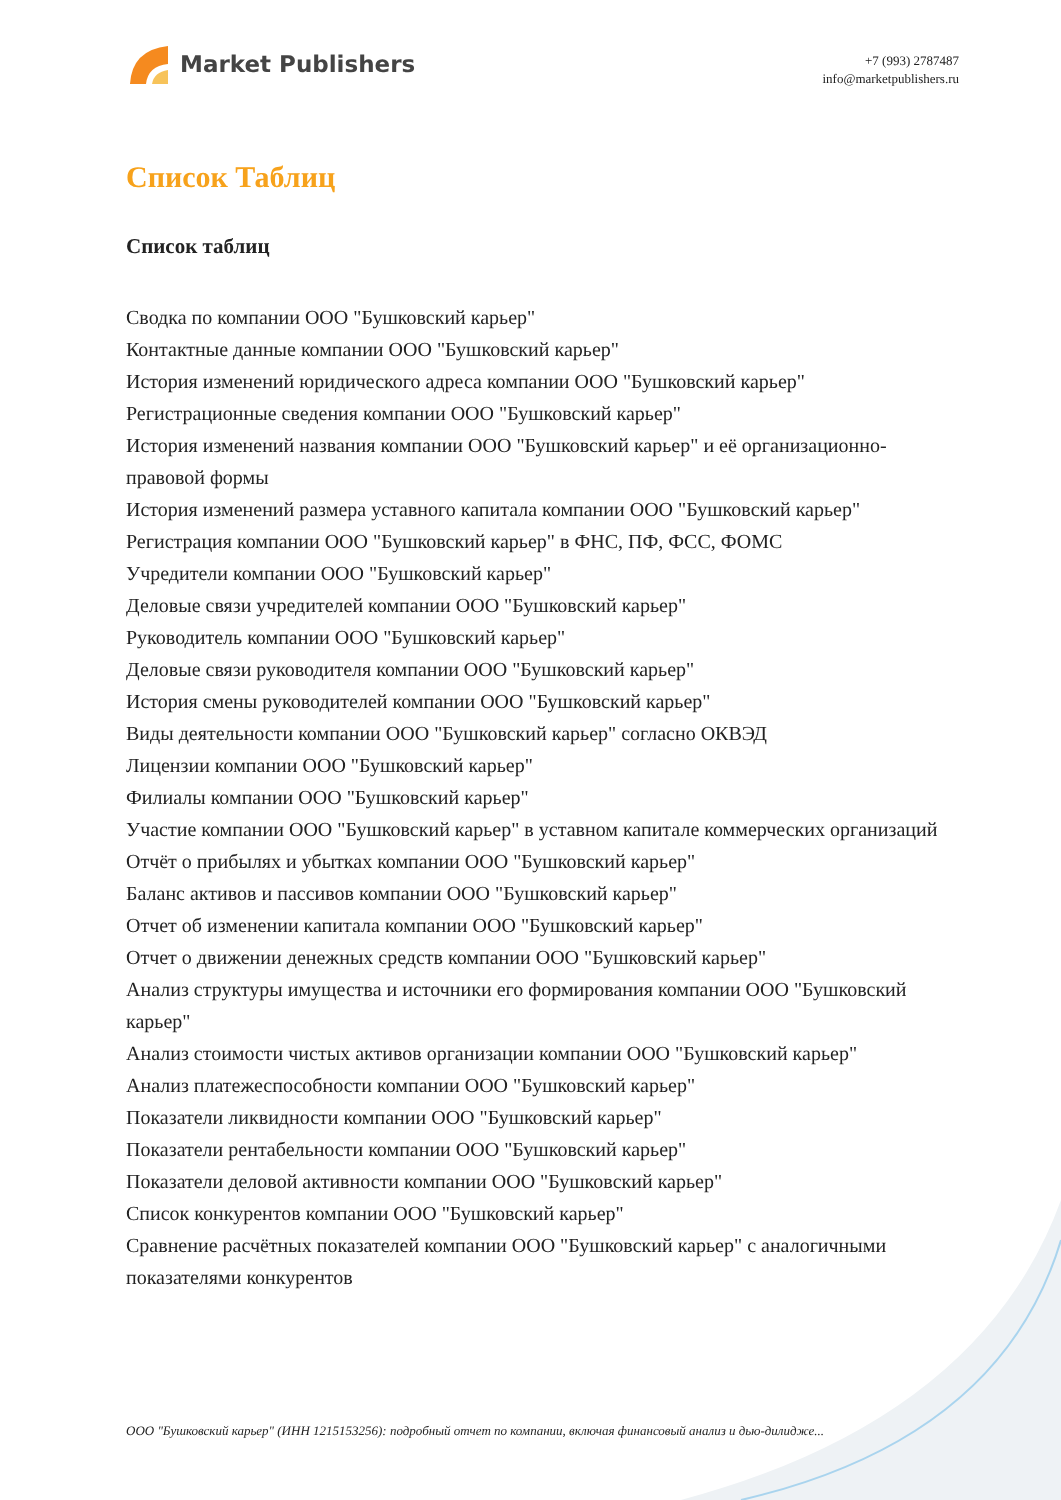Market Publishers
+7 (993) 2787487
info@marketpublishers.ru
Список Таблиц
Список таблиц
Сводка по компании ООО "Бушковский карьер"
Контактные данные компании ООО "Бушковский карьер"
История изменений юридического адреса компании ООО "Бушковский карьер"
Регистрационные сведения компании ООО "Бушковский карьер"
История изменений названия компании ООО "Бушковский карьер" и её организационно-правовой формы
История изменений размера уставного капитала компании ООО "Бушковский карьер"
Регистрация компании ООО "Бушковский карьер" в ФНС, ПФ, ФСС, ФОМС
Учредители компании ООО "Бушковский карьер"
Деловые связи учредителей компании ООО "Бушковский карьер"
Руководитель компании ООО "Бушковский карьер"
Деловые связи руководителя компании ООО "Бушковский карьер"
История смены руководителей компании ООО "Бушковский карьер"
Виды деятельности компании ООО "Бушковский карьер" согласно ОКВЭД
Лицензии компании ООО "Бушковский карьер"
Филиалы компании ООО "Бушковский карьер"
Участие компании ООО "Бушковский карьер" в уставном капитале коммерческих организаций
Отчёт о прибылях и убытках компании ООО "Бушковский карьер"
Баланс активов и пассивов компании ООО "Бушковский карьер"
Отчет об изменении капитала компании ООО "Бушковский карьер"
Отчет о движении денежных средств компании ООО "Бушковский карьер"
Анализ структуры имущества и источники его формирования компании ООО "Бушковский карьер"
Анализ стоимости чистых активов организации компании ООО "Бушковский карьер"
Анализ платежеспособности компании ООО "Бушковский карьер"
Показатели ликвидности компании ООО "Бушковский карьер"
Показатели рентабельности компании ООО "Бушковский карьер"
Показатели деловой активности компании ООО "Бушковский карьер"
Список конкурентов компании ООО "Бушковский карьер"
Сравнение расчётных показателей компании ООО "Бушковский карьер" с аналогичными показателями конкурентов
ООО "Бушковский карьер" (ИНН 1215153256): подробный отчет по компании, включая финансовый анализ и дью-дилидже...